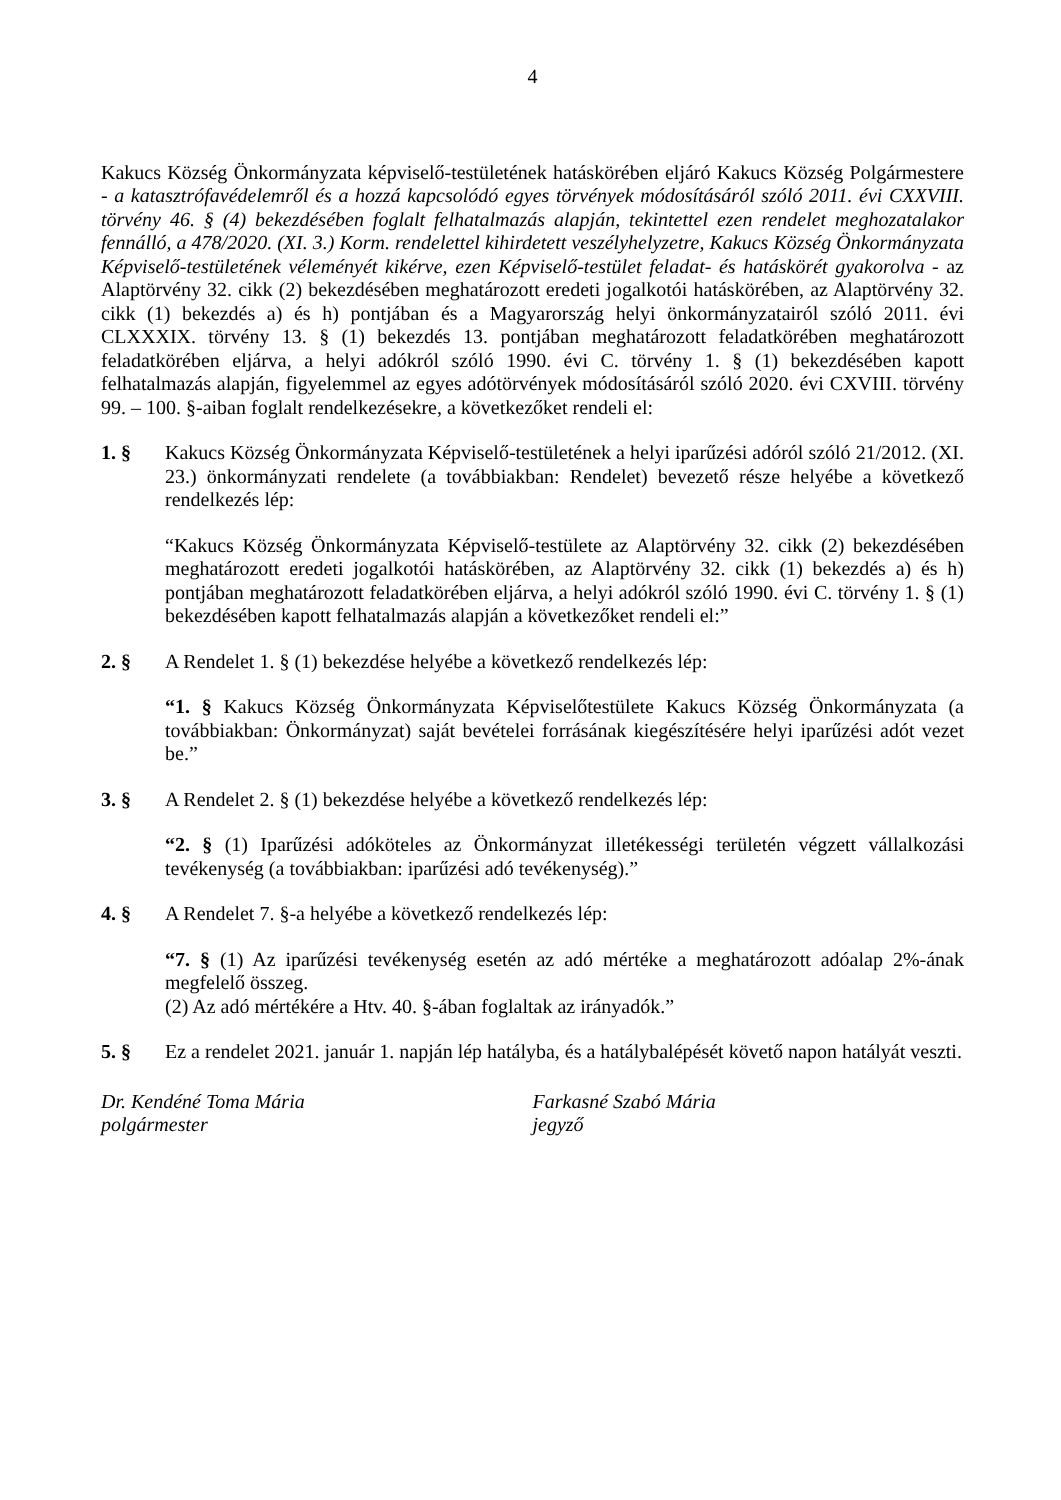4
Kakucs Község Önkormányzata képviselő-testületének hatáskörében eljáró Kakucs Község Polgármestere - a katasztrófavédelemről és a hozzá kapcsolódó egyes törvények módosításáról szóló 2011. évi CXXVIII. törvény 46. § (4) bekezdésében foglalt felhatalmazás alapján, tekintettel ezen rendelet meghozatalakor fennálló, a 478/2020. (XI. 3.) Korm. rendelettel kihirdetett veszélyhelyzetre, Kakucs Község Önkormányzata Képviselő-testületének véleményét kikérve, ezen Képviselő-testület feladat- és hatáskörét gyakorolva - az Alaptörvény 32. cikk (2) bekezdésében meghatározott eredeti jogalkotói hatáskörében, az Alaptörvény 32. cikk (1) bekezdés a) és h) pontjában és a Magyarország helyi önkormányzatairól szóló 2011. évi CLXXXIX. törvény 13. § (1) bekezdés 13. pontjában meghatározott feladatkörében meghatározott feladatkörében eljárva, a helyi adókról szóló 1990. évi C. törvény 1. § (1) bekezdésében kapott felhatalmazás alapján, figyelemmel az egyes adótörvények módosításáról szóló 2020. évi CXVIII. törvény 99. – 100. §-aiban foglalt rendelkezésekre, a következőket rendeli el:
1. § Kakucs Község Önkormányzata Képviselő-testületének a helyi iparűzési adóról szóló 21/2012. (XI. 23.) önkormányzati rendelete (a továbbiakban: Rendelet) bevezető része helyébe a következő rendelkezés lép:
“Kakucs Község Önkormányzata Képviselő-testülete az Alaptörvény 32. cikk (2) bekezdésében meghatározott eredeti jogalkotói hatáskörében, az Alaptörvény 32. cikk (1) bekezdés a) és h) pontjában meghatározott feladatkörében eljárva, a helyi adókról szóló 1990. évi C. törvény 1. § (1) bekezdésében kapott felhatalmazás alapján a következőket rendeli el:”
2. § A Rendelet 1. § (1) bekezdése helyébe a következő rendelkezés lép:
“1. § Kakucs Község Önkormányzata Képviselőtestülete Kakucs Község Önkormányzata (a továbbiakban: Önkormányzat) saját bevételei forrásának kiegészítésére helyi iparűzési adót vezet be.”
3. § A Rendelet 2. § (1) bekezdése helyébe a következő rendelkezés lép:
“2. § (1) Iparűzési adóköteles az Önkormányzat illetékességi területén végzett vállalkozási tevékenység (a továbbiakban: iparűzési adó tevékenység).”
4. § A Rendelet 7. §-a helyébe a következő rendelkezés lép:
“7. § (1) Az iparűzési tevékenység esetén az adó mértéke a meghatározott adóalap 2%-ának megfelelő összeg.
(2) Az adó mértékére a Htv. 40. §-ában foglaltak az irányadók.”
5. § Ez a rendelet 2021. január 1. napján lép hatályba, és a hatálybalépését követő napon hatályát veszti.
Dr. Kendéné Toma Mária
polgármester
Farkasné Szabó Mária
jegyző